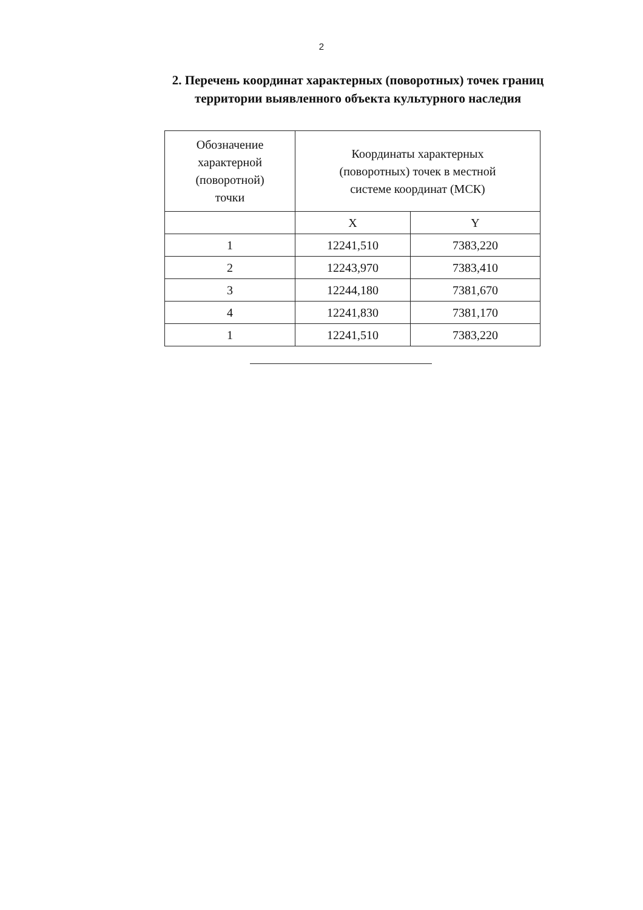2
2. Перечень координат характерных (поворотных) точек границ
территории выявленного объекта культурного наследия
| Обозначение характерной (поворотной) точки | Координаты характерных (поворотных) точек в местной системе координат (МСК) | |
| | X | Y |
| 1 | 12241,510 | 7383,220 |
| 2 | 12243,970 | 7383,410 |
| 3 | 12244,180 | 7381,670 |
| 4 | 12241,830 | 7381,170 |
| 1 | 12241,510 | 7383,220 |